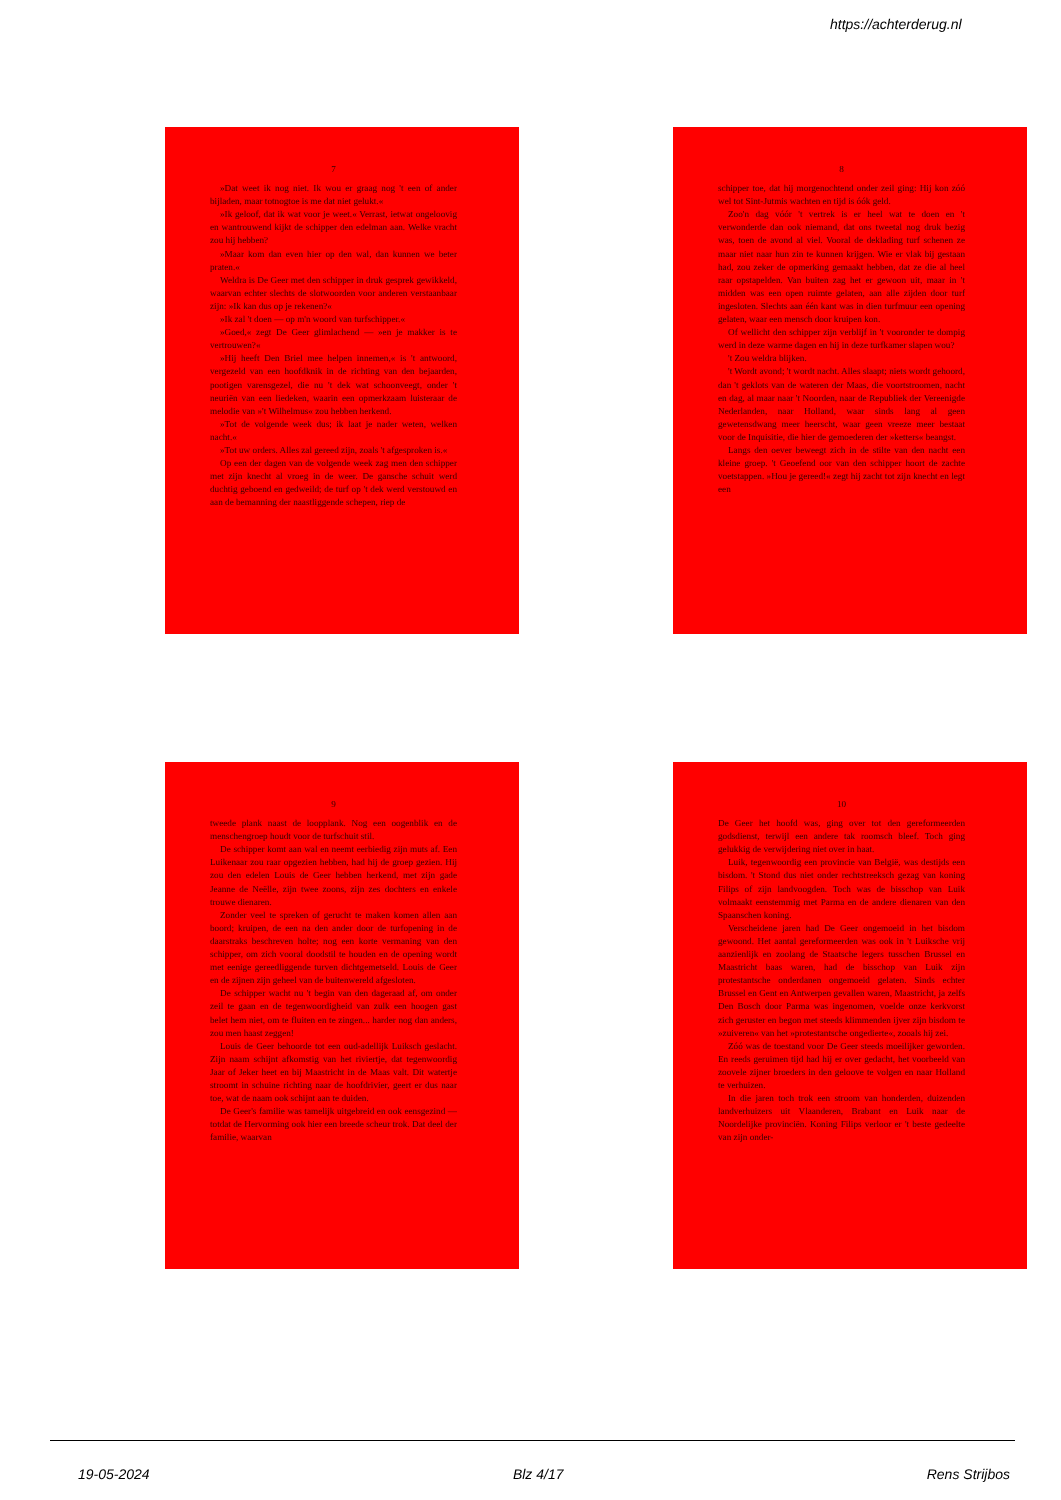https://achterderug.nl
7
»Dat weet ik nog niet. Ik wou er graag nog 't een of ander bijladen, maar totnogtoe is me dat niet gelukt.«
»Ik geloof, dat ik wat voor je weet.« Verrast, ietwat ongeloovig en wantrouwend kijkt de schipper den edelman aan. Welke vracht zou hij hebben?
»Maar kom dan even hier op den wal, dan kunnen we beter praten.«
Weldra is De Geer met den schipper in druk gesprek gewikkeld, waarvan echter slechts de slotwoorden voor anderen verstaanbaar zijn: »Ik kan dus op je rekenen?«
»Ik zal 't doen — op m'n woord van turfschipper.«
»Goed,« zegt De Geer glimlachend — »en je makker is te vertrouwen?«
»Hij heeft Den Briel mee helpen innemen,« is 't antwoord, vergezeld van een hoofdknik in de richting van den bejaarden, pootigen varensgezel, die nu 't dek wat schoonveegt, onder 't neuriën van een liedeken, waarin een opmerkzaam luisteraar de melodie van »'t Wilhelmus« zou hebben herkend.
»Tot de volgende week dus; ik laat je nader weten, welken nacht.«
»Tot uw orders. Alles zal gereed zijn, zoals 't afgesproken is.«
Op een der dagen van de volgende week zag men den schipper met zijn knecht al vroeg in de weer. De gansche schuit werd duchtig geboend en gedweild; de turf op 't dek werd verstouwd en aan de bemanning der naastliggende schepen, riep de
8
schipper toe, dat hij morgenochtend onder zeil ging: Hij kon zóó wel tot Sint-Jutmis wachten en tijd is óók geld.
Zoo'n dag vóór 't vertrek is er heel wat te doen en 't verwonderde dan ook niemand, dat ons tweetal nog druk bezig was, toen de avond al viel. Vooral de deklading turf schenen ze maar niet naar hun zin te kunnen krijgen. Wie er vlak bij gestaan had, zou zeker de opmerking gemaakt hebben, dat ze die al heel raar opstapelden. Van buiten zag het er gewoon uit, maar in 't midden was een open ruimte gelaten, aan alle zijden door turf ingesloten. Slechts aan één kant was in dien turfmuur een opening gelaten, waar een mensch door kruipen kon.
Of wellicht den schipper zijn verblijf in 't vooronder te dompig werd in deze warme dagen en hij in deze turfkamer slapen wou?
't Zou weldra blijken.
't Wordt avond; 't wordt nacht. Alles slaapt; niets wordt gehoord, dan 't geklots van de wateren der Maas, die voortstroomen, nacht en dag, al maar naar 't Noorden, naar de Republiek der Vereenigde Nederlanden, naar Holland, waar sinds lang al geen gewetensdwang meer heerscht, waar geen vreeze meer bestaat voor de Inquisitie, die hier de gemoederen der »ketters« beangst.
Langs den oever beweegt zich in de stilte van den nacht een kleine groep. 't Geoefend oor van den schipper hoort de zachte voetstappen. »Hou je gereed!« zegt hij zacht tot zijn knecht en legt een
9
tweede plank naast de loopplank. Nog een oogenblik en de menschengroep houdt voor de turfschuit stil.
De schipper komt aan wal en neemt eerbiedig zijn muts af. Een Luikenaar zou raar opgezien hebben, had hij de groep gezien. Hij zou den edelen Louis de Geer hebben herkend, met zijn gade Jeanne de Neëlle, zijn twee zoons, zijn zes dochters en enkele trouwe dienaren.
Zonder veel te spreken of gerucht te maken komen allen aan boord; kruipen, de een na den ander door de turfopening in de daarstraks beschreven holte; nog een korte vermaning van den schipper, om zich vooral doodstil te houden en de opening wordt met eenige gereedliggende turven dichtgemetseld. Louis de Geer en de zijnen zijn geheel van de buitenwereld afgesloten.
De schipper wacht nu 't begin van den dageraad af, om onder zeil te gaan en de tegenwoordigheid van zulk een hoogen gast belet hem niet, om te fluiten en te zingen... harder nog dan anders, zou men haast zeggen!
Louis de Geer behoorde tot een oud-adellijk Luiksch geslacht. Zijn naam schijnt afkomstig van het riviertje, dat tegenwoordig Jaar of Jeker heet en bij Maastricht in de Maas valt. Dit watertje stroomt in schuine richting naar de hoofdrivier, geert er dus naar toe, wat de naam ook schijnt aan te duiden.
De Geer's familie was tamelijk uitgebreid en ook eensgezind — totdat de Hervorming ook hier een breede scheur trok. Dat deel der familie, waarvan
10
De Geer het hoofd was, ging over tot den gereformeerden godsdienst, terwijl een andere tak roomsch bleef. Toch ging gelukkig de verwijdering niet over in haat.
Luik, tegenwoordig een provincie van België, was destijds een bisdom. 't Stond dus niet onder rechtstreeksch gezag van koning Filips of zijn landvoogden. Toch was de bisschop van Luik volmaakt eenstemmig met Parma en de andere dienaren van den Spaanschen koning.
Verscheidene jaren had De Geer ongemoeid in het bisdom gewoond. Het aantal gereformeerden was ook in 't Luiksche vrij aanzienlijk en zoolang de Staatsche legers tusschen Brussel en Maastricht baas waren, had de bisschop van Luik zijn protestantsche onderdanen ongemoeid gelaten. Sinds echter Brussel en Gent en Antwerpen gevallen waren, Maastricht, ja zelfs Den Bosch door Parma was ingenomen, voelde onze kerkvorst zich geruster en begon met steeds klimmenden ijver zijn bisdom te »zuiveren« van het »protestantsche ongedierte«, zooals hij zei.
Zóó was de toestand voor De Geer steeds moeilijker geworden. En reeds geruimen tijd had hij er over gedacht, het voorbeeld van zoovele zijner broeders in den geloove te volgen en naar Holland te verhuizen.
In die jaren toch trok een stroom van honderden, duizenden landverhuizers uit Vlaanderen, Brabant en Luik naar de Noordelijke provinciën. Koning Filips verloor er 't beste gedeelte van zijn onder-
19-05-2024 Blz 4/17 Rens Strijbos